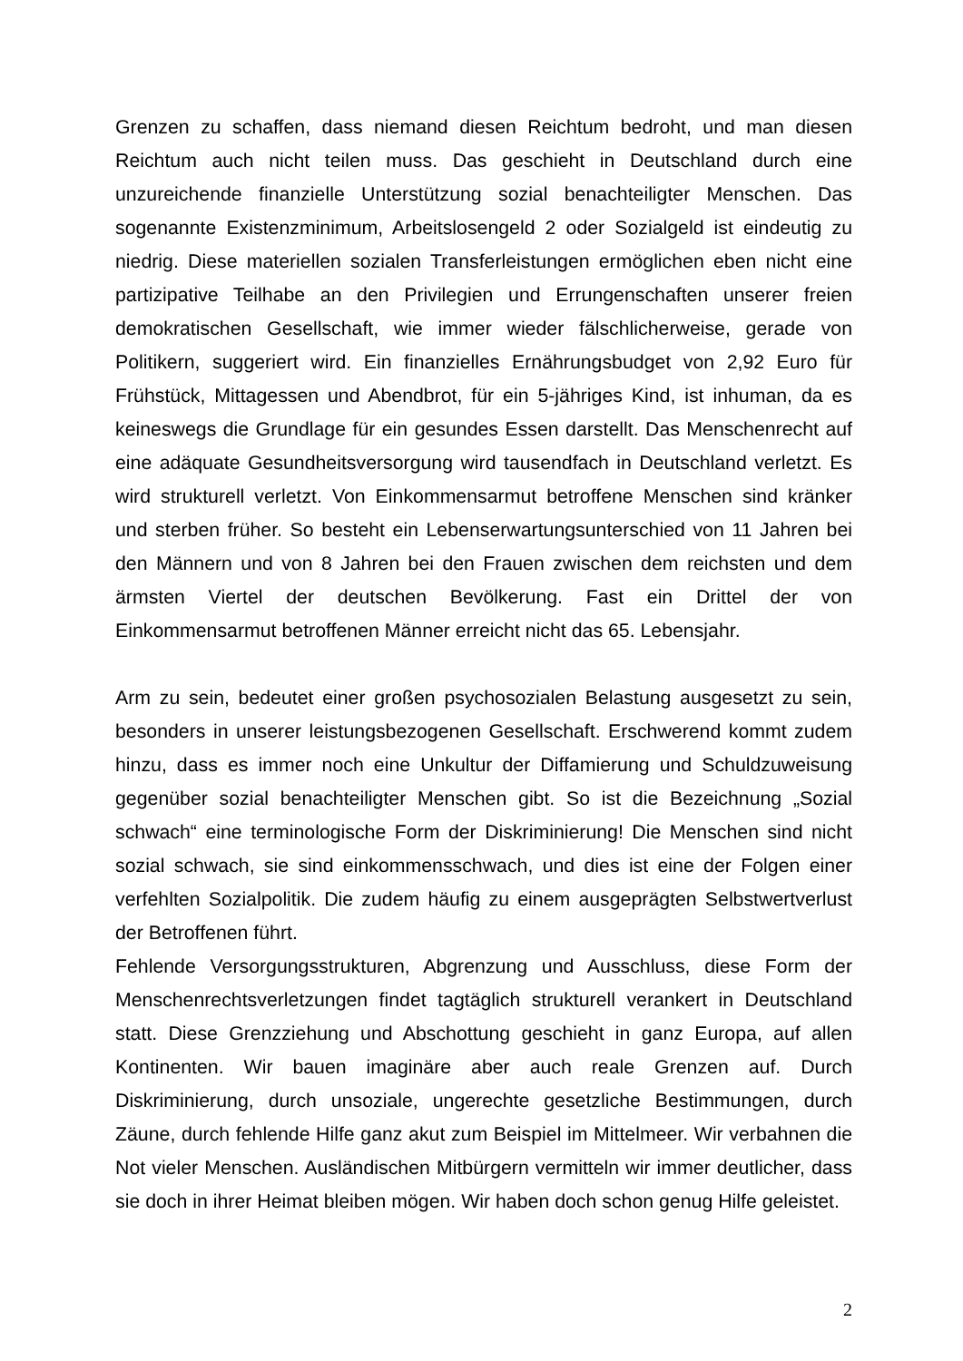Grenzen zu schaffen, dass niemand diesen Reichtum bedroht, und man diesen Reichtum auch nicht teilen muss. Das geschieht in Deutschland durch eine unzureichende finanzielle Unterstützung sozial benachteiligter Menschen. Das sogenannte Existenzminimum, Arbeitslosengeld 2 oder Sozialgeld ist eindeutig zu niedrig. Diese materiellen sozialen Transferleistungen ermöglichen eben nicht eine partizipative Teilhabe an den Privilegien und Errungenschaften unserer freien demokratischen Gesellschaft, wie immer wieder fälschlicherweise, gerade von Politikern, suggeriert wird. Ein finanzielles Ernährungsbudget von 2,92 Euro für Frühstück, Mittagessen und Abendbrot, für ein 5-jähriges Kind, ist inhuman, da es keineswegs die Grundlage für ein gesundes Essen darstellt. Das Menschenrecht auf eine adäquate Gesundheitsversorgung wird tausendfach in Deutschland verletzt. Es wird strukturell verletzt. Von Einkommensarmut betroffene Menschen sind kränker und sterben früher. So besteht ein Lebenserwartungsunterschied von 11 Jahren bei den Männern und von 8 Jahren bei den Frauen zwischen dem reichsten und dem ärmsten Viertel der deutschen Bevölkerung. Fast ein Drittel der von Einkommensarmut betroffenen Männer erreicht nicht das 65. Lebensjahr.
Arm zu sein, bedeutet einer großen psychosozialen Belastung ausgesetzt zu sein, besonders in unserer leistungsbezogenen Gesellschaft. Erschwerend kommt zudem hinzu, dass es immer noch eine Unkultur der Diffamierung und Schuldzuweisung gegenüber sozial benachteiligter Menschen gibt. So ist die Bezeichnung „Sozial schwach“ eine terminologische Form der Diskriminierung! Die Menschen sind nicht sozial schwach, sie sind einkommensschwach, und dies ist eine der Folgen einer verfehlten Sozialpolitik. Die zudem häufig zu einem ausgeprägten Selbstwertverlust der Betroffenen führt.
Fehlende Versorgungsstrukturen, Abgrenzung und Ausschluss, diese Form der Menschenrechtsverletzungen findet tagtäglich strukturell verankert in Deutschland statt. Diese Grenzziehung und Abschottung geschieht in ganz Europa, auf allen Kontinenten. Wir bauen imaginäre aber auch reale Grenzen auf. Durch Diskriminierung, durch unsoziale, ungerechte gesetzliche Bestimmungen, durch Zäune, durch fehlende Hilfe ganz akut zum Beispiel im Mittelmeer. Wir verbahnen die Not vieler Menschen. Ausländischen Mitbürgern vermitteln wir immer deutlicher, dass sie doch in ihrer Heimat bleiben mögen. Wir haben doch schon genug Hilfe geleistet.
2